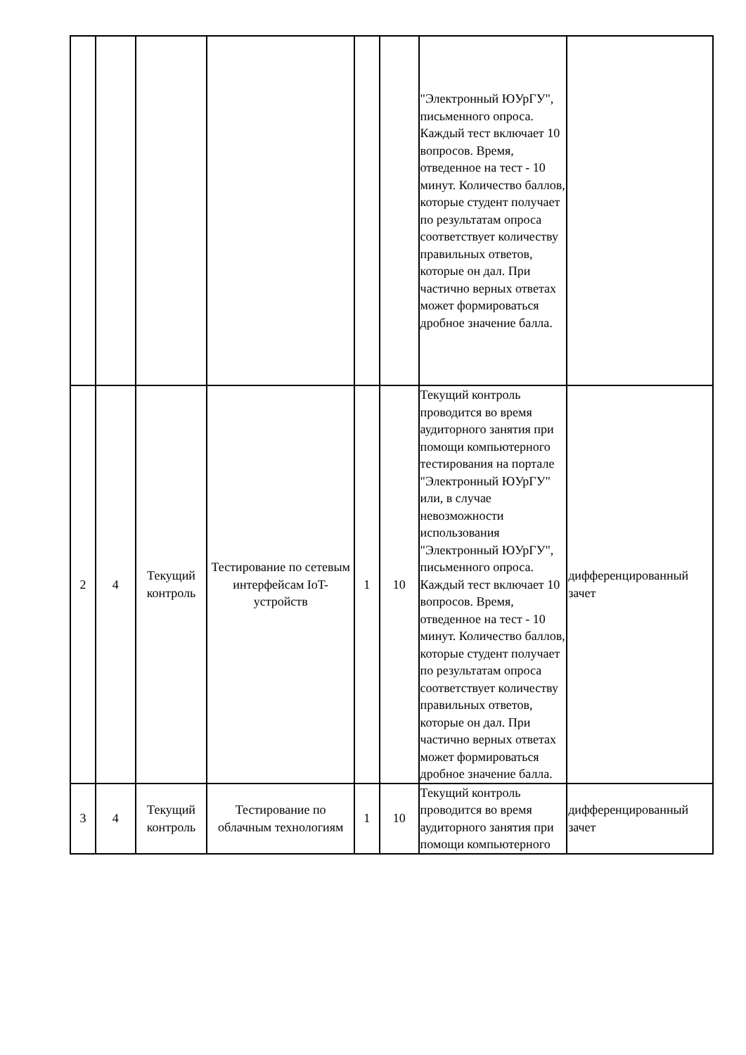| | | | | | | "Электронный ЮУрГУ", письменного опроса. Каждый тест включает 10 вопросов. Время, отведенное на тест - 10 минут. Количество баллов, которые студент получает по результатам опроса соответствует количеству правильных ответов, которые он дал. При частично верных ответах может формироваться дробное значение балла. | |
| 2 | 4 | Текущий контроль | Тестирование по сетевым интерфейсам IoT-устройств | 1 | 10 | Текущий контроль проводится во время аудиторного занятия при помощи компьютерного тестирования на портале "Электронный ЮУрГУ" или, в случае невозможности использования "Электронный ЮУрГУ", письменного опроса. Каждый тест включает 10 вопросов. Время, отведенное на тест - 10 минут. Количество баллов, которые студент получает по результатам опроса соответствует количеству правильных ответов, которые он дал. При частично верных ответах может формироваться дробное значение балла. | дифференцированный зачет |
| 3 | 4 | Текущий контроль | Тестирование по облачным технологиям | 1 | 10 | Текущий контроль проводится во время аудиторного занятия при помощи компьютерного | дифференцированный зачет |